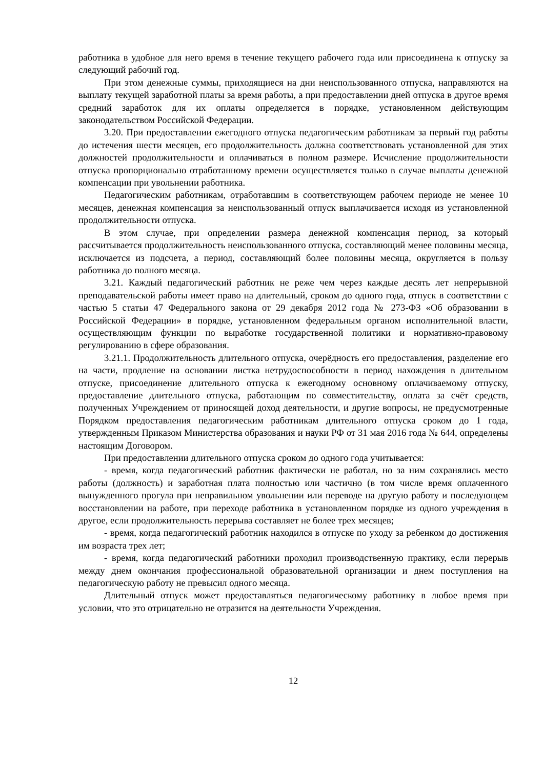работника в удобное для него время в течение текущего рабочего года или присоединена к отпуску за следующий рабочий год.
При этом денежные суммы, приходящиеся на дни неиспользованного отпуска, направляются на выплату текущей заработной платы за время работы, а при предоставлении дней отпуска в другое время средний заработок для их оплаты определяется в порядке, установленном действующим законодательством Российской Федерации.
3.20. При предоставлении ежегодного отпуска педагогическим работникам за первый год работы до истечения шести месяцев, его продолжительность должна соответствовать установленной для этих должностей продолжительности и оплачиваться в полном размере. Исчисление продолжительности отпуска пропорционально отработанному времени осуществляется только в случае выплаты денежной компенсации при увольнении работника.
Педагогическим работникам, отработавшим в соответствующем рабочем периоде не менее 10 месяцев, денежная компенсация за неиспользованный отпуск выплачивается исходя из установленной продолжительности отпуска.
В этом случае, при определении размера денежной компенсация период, за который рассчитывается продолжительность неиспользованного отпуска, составляющий менее половины месяца, исключается из подсчета, а период, составляющий более половины месяца, округляется в пользу работника до полного месяца.
3.21. Каждый педагогический работник не реже чем через каждые десять лет непрерывной преподавательской работы имеет право на длительный, сроком до одного года, отпуск в соответствии с частью 5 статьи 47 Федерального закона от 29 декабря 2012 года № 273-ФЗ «Об образовании в Российской Федерации» в порядке, установленном федеральным органом исполнительной власти, осуществляющим функции по выработке государственной политики и нормативно-правовому регулированию в сфере образования.
3.21.1. Продолжительность длительного отпуска, очерёдность его предоставления, разделение его на части, продление на основании листка нетрудоспособности в период нахождения в длительном отпуске, присоединение длительного отпуска к ежегодному основному оплачиваемому отпуску, предоставление длительного отпуска, работающим по совместительству, оплата за счёт средств, полученных Учреждением от приносящей доход деятельности, и другие вопросы, не предусмотренные Порядком предоставления педагогическим работникам длительного отпуска сроком до 1 года, утвержденным Приказом Министерства образования и науки РФ от 31 мая 2016 года № 644, определены настоящим Договором.
При предоставлении длительного отпуска сроком до одного года учитывается:
- время, когда педагогический работник фактически не работал, но за ним сохранялись место работы (должность) и заработная плата полностью или частично (в том числе время оплаченного вынужденного прогула при неправильном увольнении или переводе на другую работу и последующем восстановлении на работе, при переходе работника в установленном порядке из одного учреждения в другое, если продолжительность перерыва составляет не более трех месяцев;
- время, когда педагогический работник находился в отпуске по уходу за ребенком до достижения им возраста трех лет;
- время, когда педагогический работники проходил производственную практику, если перерыв между днем окончания профессиональной образовательной организации и днем поступления на педагогическую работу не превысил одного месяца.
Длительный отпуск может предоставляться педагогическому работнику в любое время при условии, что это отрицательно не отразится на деятельности Учреждения.
12